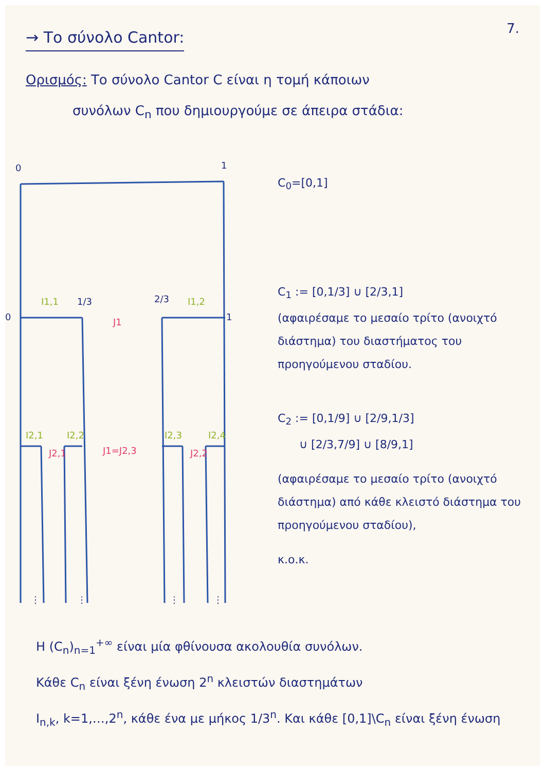7.
→ Το σύνολο Cantor:
Ορισμός: Το σύνολο Cantor C είναι η τομή κάποιων
συνόλων C<sub>n</sub> που δημιουργούμε σε άπειρα στάδια:
0
1
0
1
1/3
2/3
I1,1
I1,2
J1
I2,1
I2,2
I2,3
I2,4
J1=J2,3
J2,1
J2,2
⋮
⋮
⋮
⋮
C<sub>0</sub>=[0,1]
C<sub>1</sub> := [0,1/3] ∪ [2/3,1]
(αφαιρέσαμε το μεσαίο τρίτο (ανοιχτό διάστημα) του διαστήματος του προηγούμενου σταδίου.
C<sub>2</sub> := [0,1/9] ∪ [2/9,1/3]
∪ [2/3,7/9] ∪ [8/9,1]
(αφαιρέσαμε το μεσαίο τρίτο (ανοιχτό διάστημα) από κάθε κλειστό διάστημα του προηγούμενου σταδίου),
κ.ο.κ.
H (C<sub>n</sub>)<sub>n=1</sub><sup>+∞</sup> είναι μία φθίνουσα ακολουθία συνόλων.
Κάθε C<sub>n</sub> είναι ξένη ένωση 2<sup>n</sup> κλειστών διαστημάτων
I<sub>n,k</sub>, k=1,…,2<sup>n</sup>, κάθε ένα με μήκος 1/3<sup>n</sup>. Και κάθε [0,1]\C<sub>n</sub> είναι ξένη ένωση